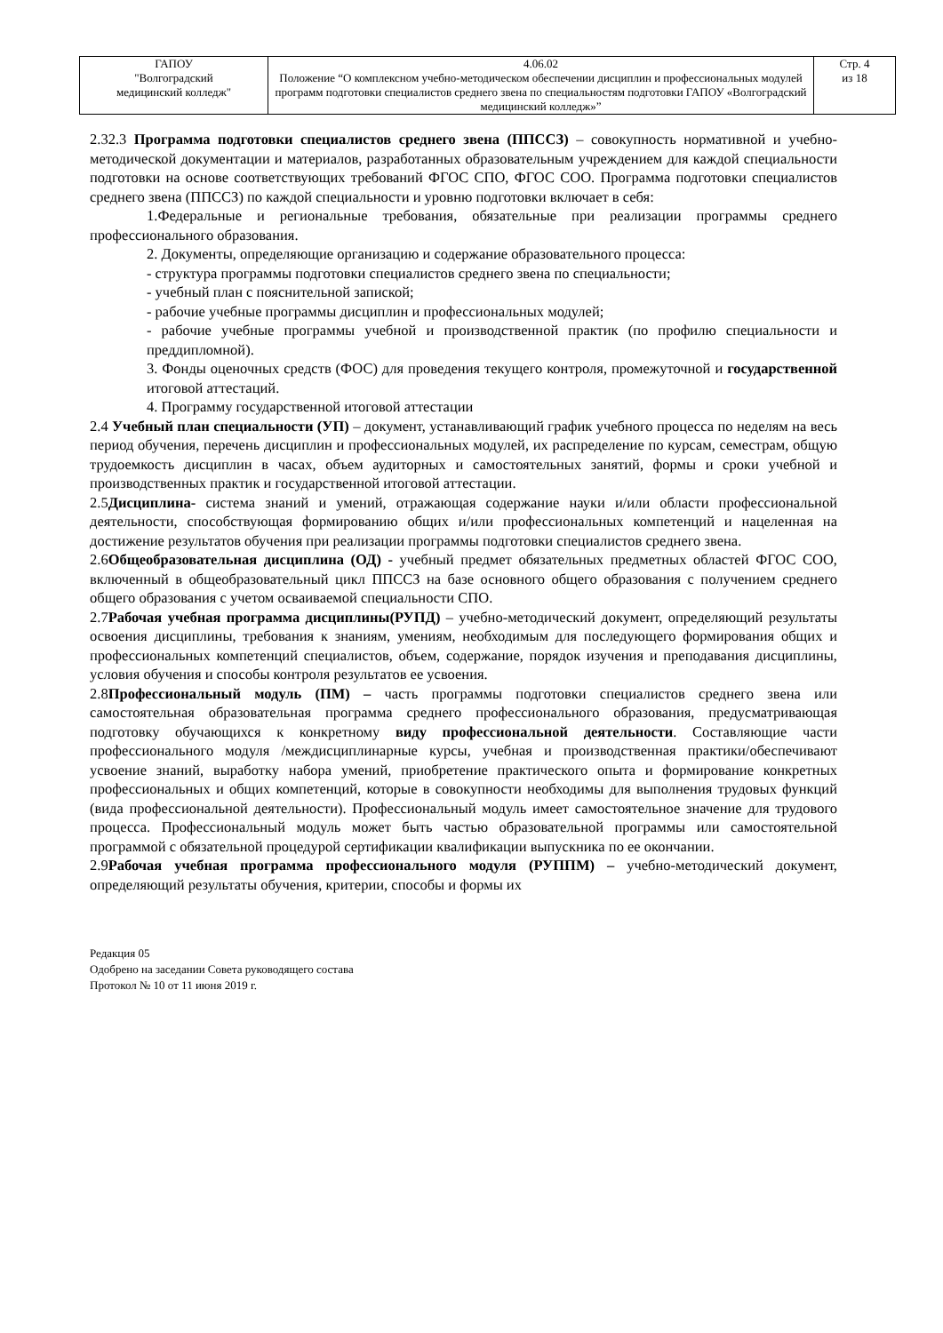| ГАПОУ "Волгоградский медицинский колледж" | 4.06.02 Положение “О комплексном учебно-методическом обеспечении дисциплин и профессиональных модулей программ подготовки специалистов среднего звена по специальностям подготовки ГАПОУ «Волгоградский медицинский колледж»” | Стр. 4 из 18 |
2.32.3 Программа подготовки специалистов среднего звена (ППССЗ) – совокупность нормативной и учебно-методической документации и материалов, разработанных образовательным учреждением для каждой специальности подготовки на основе соответствующих требований ФГОС СПО, ФГОС СОО. Программа подготовки специалистов среднего звена (ППССЗ) по каждой специальности и уровню подготовки включает в себя:
1.Федеральные и региональные требования, обязательные при реализации программы среднего профессионального образования.
2. Документы, определяющие организацию и содержание образовательного процесса:
- структура программы подготовки специалистов среднего звена по специальности;
- учебный план с пояснительной запиской;
- рабочие учебные программы дисциплин и профессиональных модулей;
- рабочие учебные программы учебной и производственной практик (по профилю специальности и преддипломной).
3. Фонды оценочных средств (ФОС) для проведения текущего контроля, промежуточной и государственной итоговой аттестаций.
4. Программу государственной итоговой аттестации
2.4 Учебный план специальности (УП) – документ, устанавливающий график учебного процесса по неделям на весь период обучения, перечень дисциплин и профессиональных модулей, их распределение по курсам, семестрам, общую трудоемкость дисциплин в часах, объем аудиторных и самостоятельных занятий, формы и сроки учебной и производственных практик и государственной итоговой аттестации.
2.5Дисциплина- система знаний и умений, отражающая содержание науки и/или области профессиональной деятельности, способствующая формированию общих и/или профессиональных компетенций и нацеленная на достижение результатов обучения при реализации программы подготовки специалистов среднего звена.
2.6Общеобразовательная дисциплина (ОД) - учебный предмет обязательных предметных областей ФГОС СОО, включенный в общеобразовательный цикл ППССЗ на базе основного общего образования с получением среднего общего образования с учетом осваиваемой специальности СПО.
2.7Рабочая учебная программа дисциплины(РУПД) – учебно-методический документ, определяющий результаты освоения дисциплины, требования к знаниям, умениям, необходимым для последующего формирования общих и профессиональных компетенций специалистов, объем, содержание, порядок изучения и преподавания дисциплины, условия обучения и способы контроля результатов ее усвоения.
2.8Профессиональный модуль (ПМ) – часть программы подготовки специалистов среднего звена или самостоятельная образовательная программа среднего профессионального образования, предусматривающая подготовку обучающихся к конкретному виду профессиональной деятельности. Составляющие части профессионального модуля /междисциплинарные курсы, учебная и производственная практики/обеспечивают усвоение знаний, выработку набора умений, приобретение практического опыта и формирование конкретных профессиональных и общих компетенций, которые в совокупности необходимы для выполнения трудовых функций (вида профессиональной деятельности). Профессиональный модуль имеет самостоятельное значение для трудового процесса. Профессиональный модуль может быть частью образовательной программы или самостоятельной программой с обязательной процедурой сертификации квалификации выпускника по ее окончании.
2.9Рабочая учебная программа профессионального модуля (РУППМ) – учебно-методический документ, определяющий результаты обучения, критерии, способы и формы их
Редакция 05
Одобрено на заседании Совета руководящего состава
Протокол № 10 от 11 июня 2019 г.